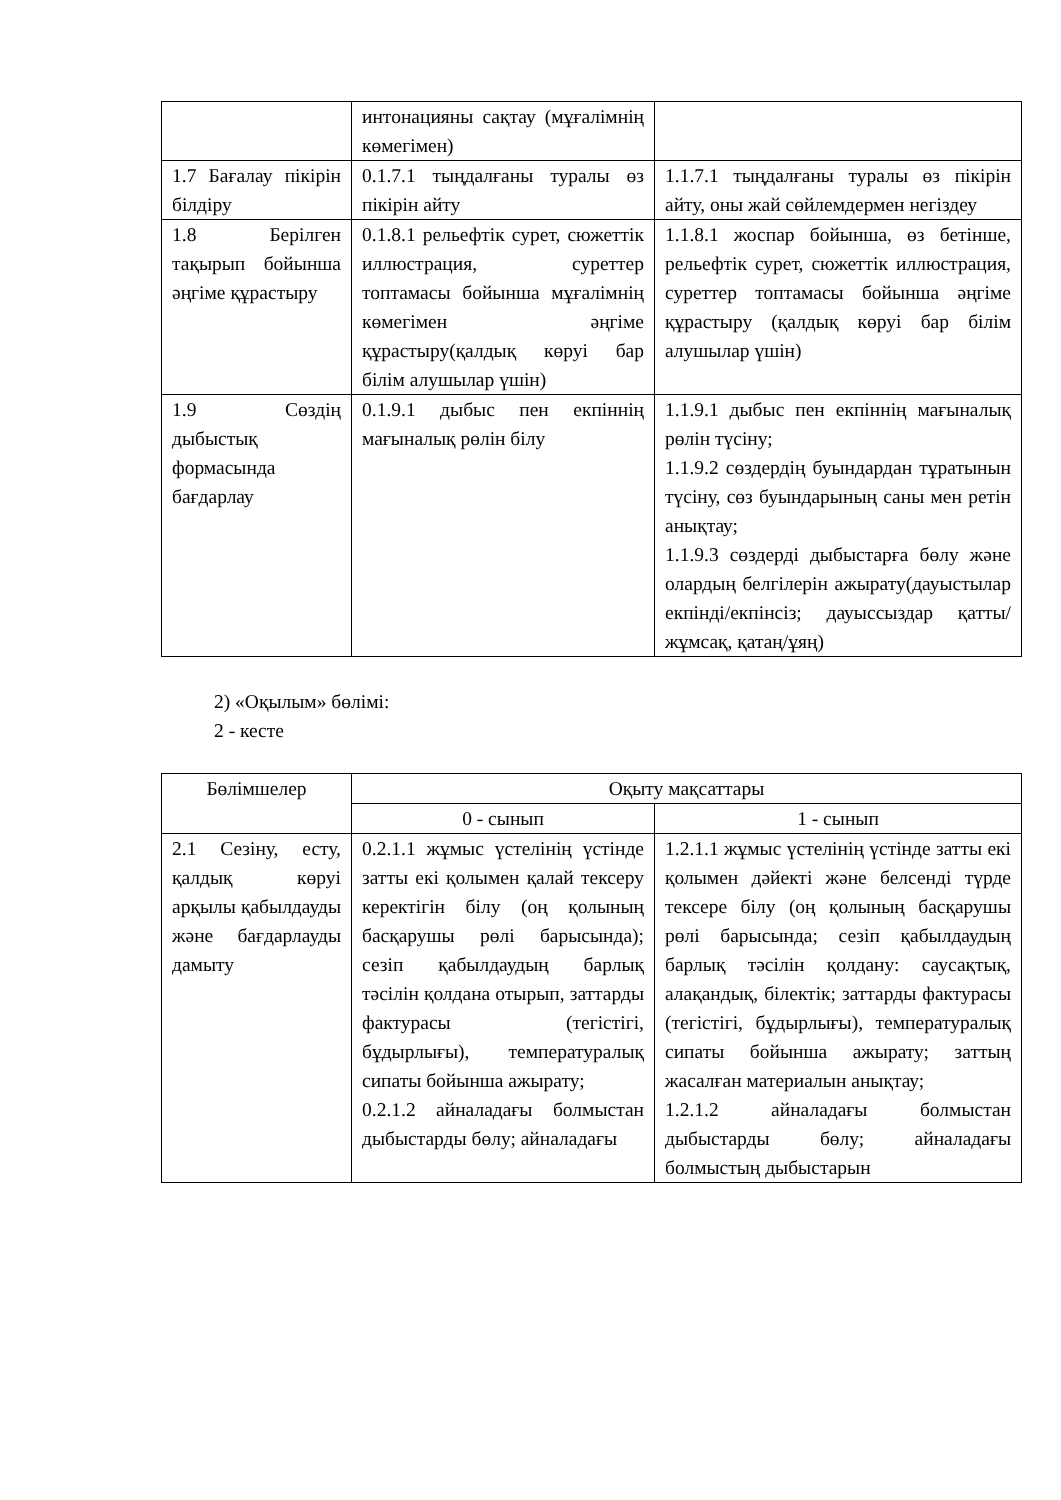| | интонацияны сақтау (мұғалімнің көмегімен) | |
| 1.7 Бағалау пікірін білдіру | 0.1.7.1 тыңдалғаны туралы өз пікірін айту | 1.1.7.1 тыңдалғаны туралы өз пікірін айту, оны жай сөйлемдермен негіздеу |
| 1.8 Берілген тақырып бойынша әңгіме құрастыру | 0.1.8.1 рельефтік сурет, сюжеттік иллюстрация, суреттер топтамасы бойынша мұғалімнің көмегімен әңгіме құрастыру(қалдық көруі бар білім алушылар үшін) | 1.1.8.1 жоспар бойынша, өз бетінше, рельефтік сурет, сюжеттік иллюстрация, суреттер топтамасы бойынша әңгіме құрастыру (қалдық көруі бар білім алушылар үшін) |
| 1.9 Сөздің дыбыстық формасында бағдарлау | 0.1.9.1 дыбыс пен екпіннің мағыналық рөлін білу | 1.1.9.1 дыбыс пен екпіннің мағыналық рөлін түсіну; 1.1.9.2 сөздердің буындардан тұратынын түсіну, сөз буындарының саны мен ретін анықтау; 1.1.9.3 сөздерді дыбыстарға бөлу және олардың белгілерін ажырату(дауыстылар екпінді/екпінсіз; дауыссыздар қатты/жұмсақ, қатаң/ұяң) |
2) «Оқылым» бөлімі:
2 - кесте
| Бөлімшелер | Оқыту мақсаттары | |
| --- | --- | --- |
| | 0 - сынып | 1 - сынып |
| 2.1 Сезіну, есту, қалдық көруі арқылы қабылдауды және бағдарлауды дамыту | 0.2.1.1 жұмыс үстелінің үстінде затты екі қолымен қалай тексеру керектігін білу (оң қолының басқарушы рөлі барысында); сезіп қабылдаудың барлық тәсілін қолдана отырып, заттарды фактурасы (тегістігі, бұдырлығы), температуралық сипаты бойынша ажырату; 0.2.1.2 айналадағы болмыстан дыбыстарды бөлу; айналадағы | 1.2.1.1 жұмыс үстелінің үстінде затты екі қолымен дәйекті және белсенді түрде тексере білу (оң қолының басқарушы рөлі барысында; сезіп қабылдаудың барлық тәсілін қолдану: саусақтық, алақандық, білектік; заттарды фактурасы (тегістігі, бұдырлығы), температуралық сипаты бойынша ажырату; заттың жасалған материалын анықтау; 1.2.1.2 айналадағы болмыстан дыбыстарды бөлу; айналадағы болмыстың дыбыстарын |